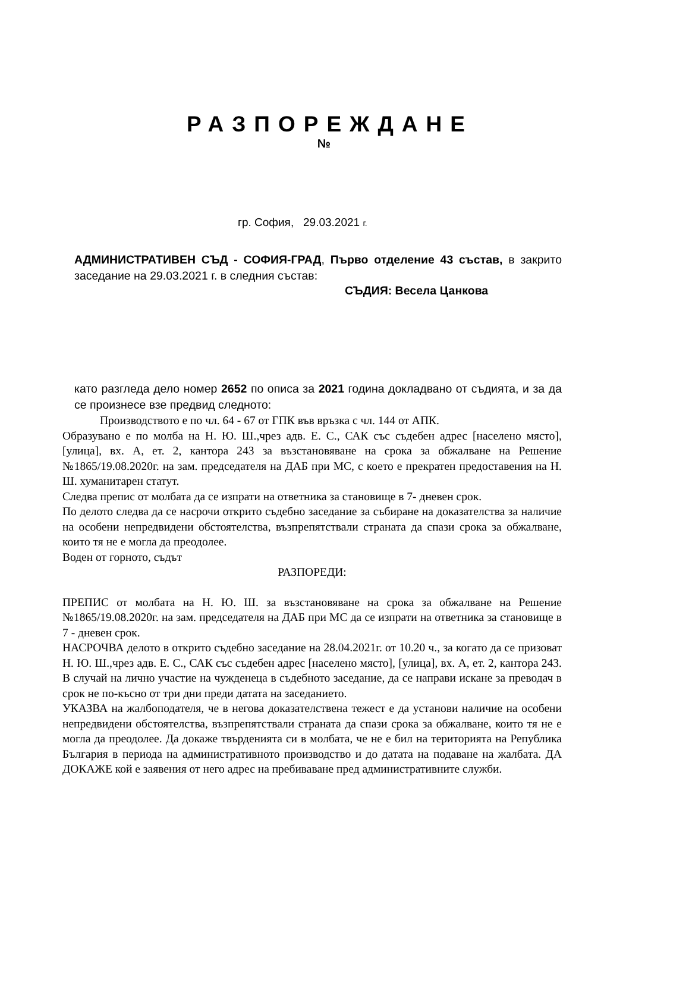РАЗПОРЕЖДАНЕ
№
гр. София, 29.03.2021 г.
АДМИНИСТРАТИВЕН СЪД - СОФИЯ-ГРАД, Първо отделение 43 състав, в закрито заседание на 29.03.2021 г. в следния състав:
СЪДИЯ: Весела Цанкова
като разгледа дело номер 2652 по описа за 2021 година докладвано от съдията, и за да се произнесе взе предвид следното:
Производството е по чл. 64 - 67 от ГПК във връзка с чл. 144 от АПК.
Образувано е по молба на Н. Ю. Ш.,чрез адв. Е. С., САК със съдебен адрес [населено място], [улица], вх. А, ет. 2, кантора 243 за възстановяване на срока за обжалване на Решение №1865/19.08.2020г. на зам. председателя на ДАБ при МС, с което е прекратен предоставения на Н. Ш. хуманитарен статут.
Следва препис от молбата да се изпрати на ответника за становище в 7- дневен срок.
По делото следва да се насрочи открито съдебно заседание за събиране на доказателства за наличие на особени непредвидени обстоятелства, възпрепятствали страната да спази срока за обжалване, които тя не е могла да преодолее.
Воден от горното, съдът
РАЗПОРЕДИ:
ПРЕПИС от молбата на Н. Ю. Ш. за възстановяване на срока за обжалване на Решение №1865/19.08.2020г. на зам. председателя на ДАБ при МС да се изпрати на ответника за становище в 7 - дневен срок.
НАСРОЧВА делото в открито съдебно заседание на 28.04.2021г. от 10.20 ч., за когато да се призоват Н. Ю. Ш.,чрез адв. Е. С., САК със съдебен адрес [населено място], [улица], вх. А, ет. 2, кантора 243. В случай на лично участие на чужденеца в съдебното заседание, да се направи искане за преводач в срок не по-късно от три дни преди датата на заседанието.
УКАЗВА на жалбоподателя, че в негова доказателствена тежест е да установи наличие на особени непредвидени обстоятелства, възпрепятствали страната да спази срока за обжалване, които тя не е могла да преодолее. Да докаже твърденията си в молбата, че не е бил на територията на Република България в периода на административното производство и до датата на подаване на жалбата. ДА ДОКАЖЕ кой е заявения от него адрес на пребиваване пред административните служби.